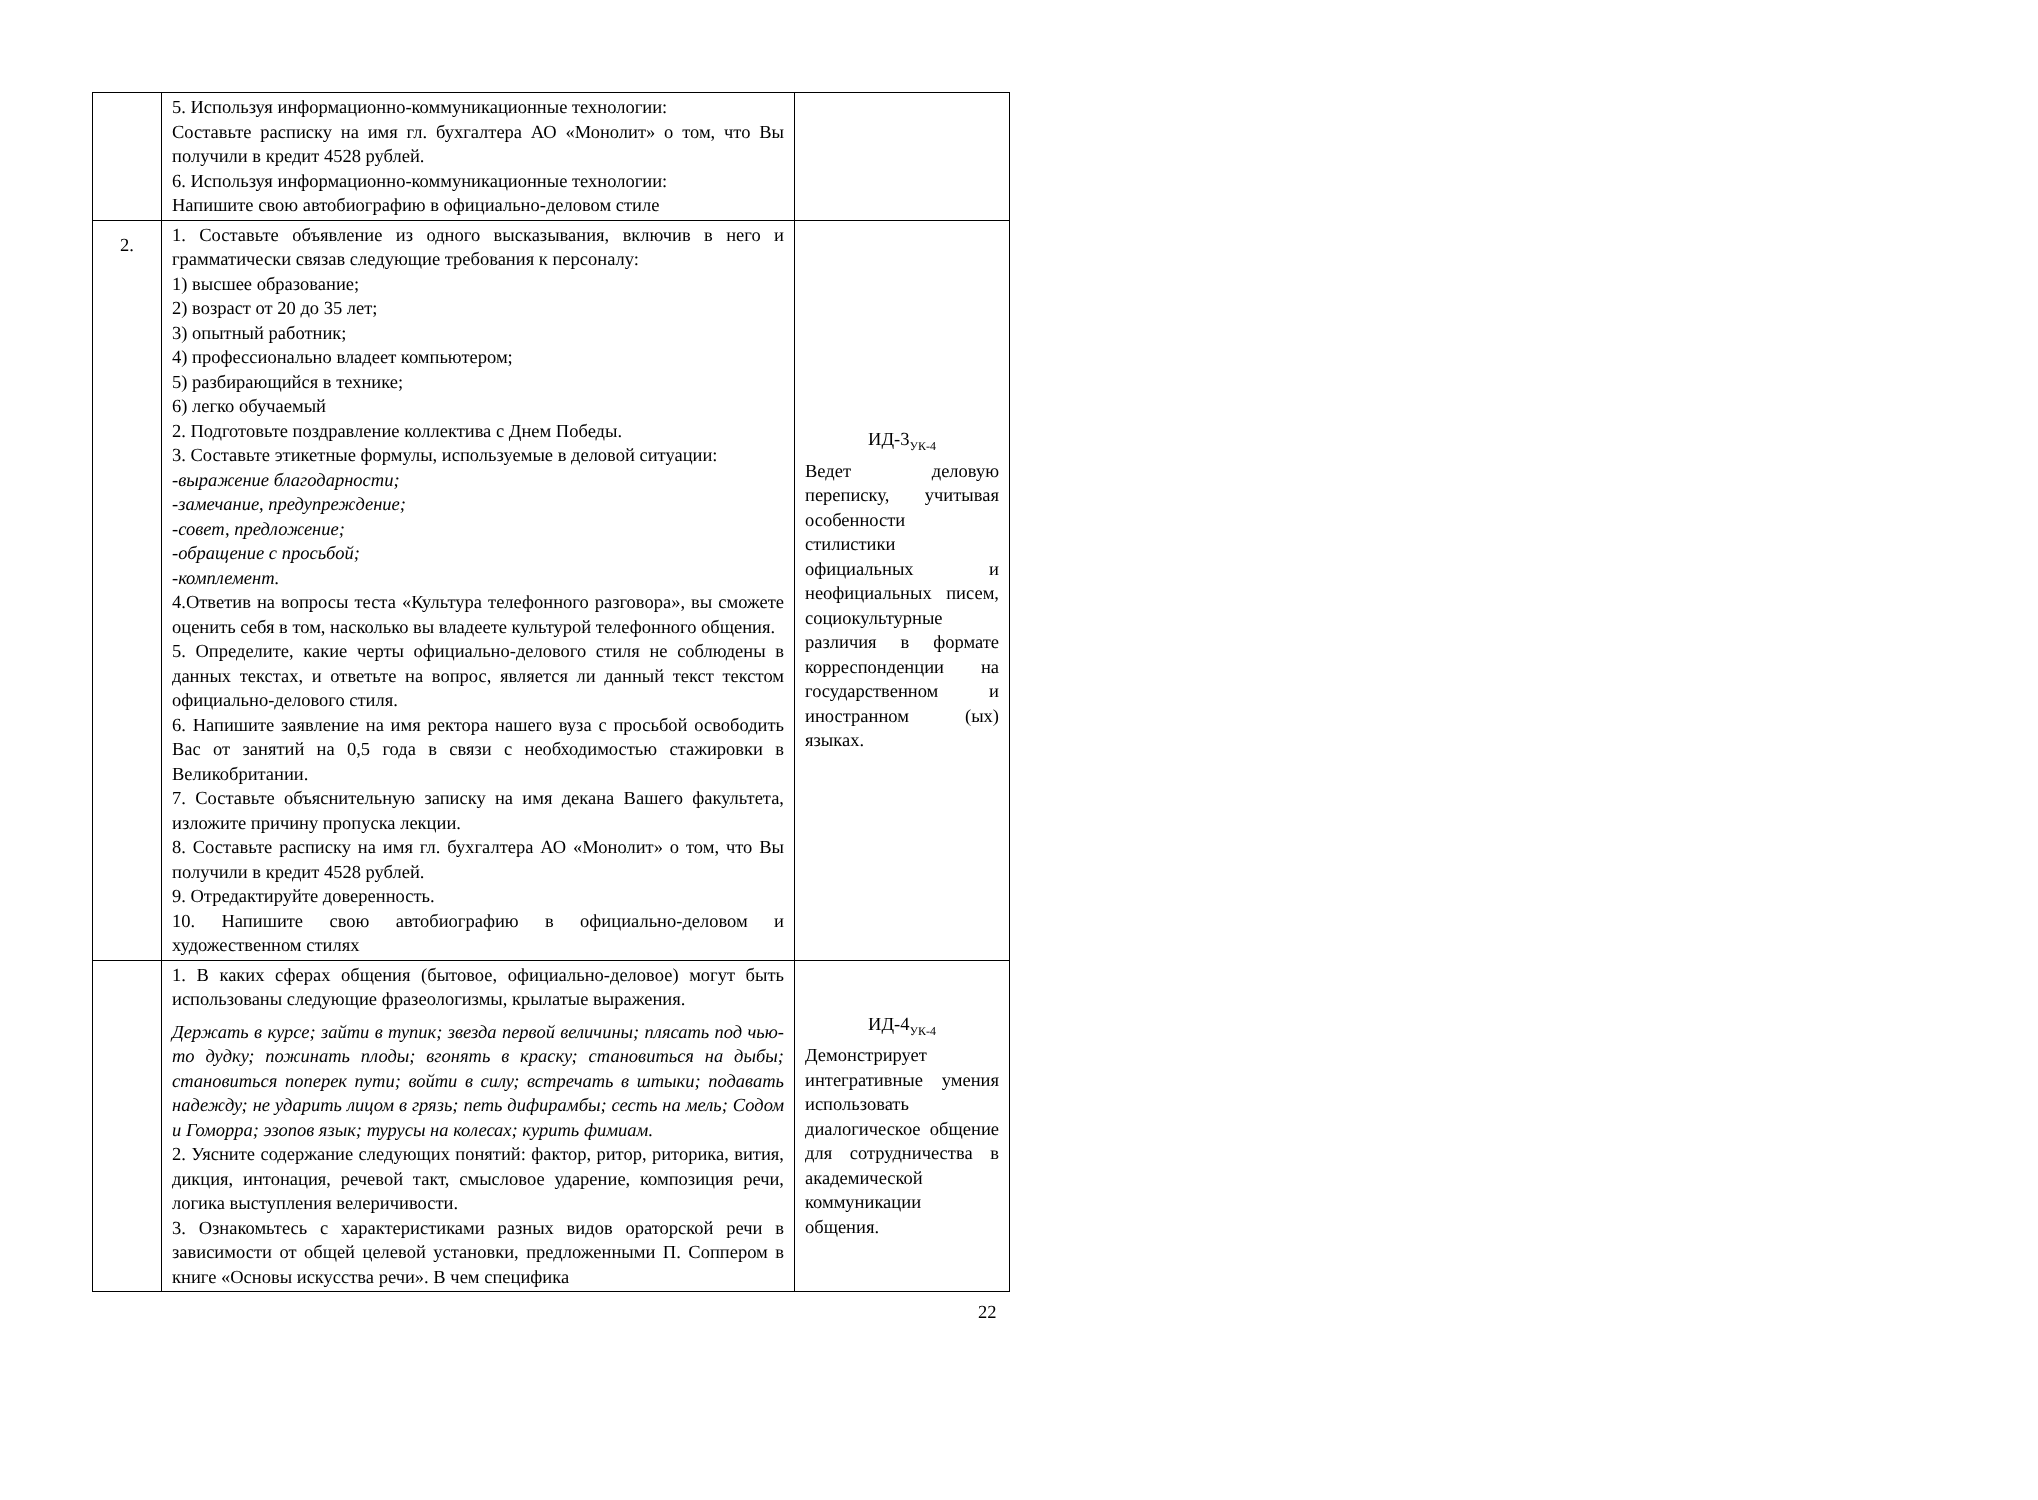| | 5. Используя информационно-коммуникационные технологии: Составьте расписку на имя гл. бухгалтера АО «Монолит» о том, что Вы получили в кредит 4528 рублей. 6. Используя информационно-коммуникационные технологии: Напишите свою автобиографию в официально-деловом стиле | |
| 2. | 1. Составьте объявление из одного высказывания, включив в него и грамматически связав следующие требования к персоналу: 1) высшее образование; 2) возраст от 20 до 35 лет; 3) опытный работник; 4) профессионально владеет компьютером; 5) разбирающийся в технике; 6) легко обучаемый 2. Подготовьте поздравление коллектива с Днем Победы. 3. Составьте этикетные формулы, используемые в деловой ситуации: -выражение благодарности; -замечание, предупреждение; -совет, предложение; -обращение с просьбой; -комплемент. 4.Ответив на вопросы теста «Культура телефонного разговора», вы сможете оценить себя в том, насколько вы владеете культурой телефонного общения. 5. Определите, какие черты официально-делового стиля не соблюдены в данных текстах, и ответьте на вопрос, является ли данный текст текстом официально-делового стиля. 6. Напишите заявление на имя ректора нашего вуза с просьбой освободить Вас от занятий на 0,5 года в связи с необходимостью стажировки в Великобритании. 7. Составьте объяснительную записку на имя декана Вашего факультета, изложите причину пропуска лекции. 8. Составьте расписку на имя гл. бухгалтера АО «Монолит» о том, что Вы получили в кредит 4528 рублей. 9. Отредактируйте доверенность. 10. Напишите свою автобиографию в официально-деловом и художественном стилях | ИД-3<sub>УК-4</sub> Ведет деловую переписку, учитывая особенности стилистики официальных и неофициальных писем, социокультурные различия в формате корреспонденции на государственном и иностранном (ых) языках. |
| | 1. В каких сферах общения (бытовое, официально-деловое) могут быть использованы следующие фразеологизмы, крылатые выражения. Держать в курсе; зайти в тупик; звезда первой величины; плясать под чью-то дудку; пожинать плоды; вгонять в краску; становиться на дыбы; становиться поперек пути; войти в силу; встречать в штыки; подавать надежду; не ударить лицом в грязь; петь дифирамбы; сесть на мель; Содом и Гоморра; эзопов язык; турусы на колесах; курить фимиам. 2. Уясните содержание следующих понятий: фактор, ритор, риторика, вития, дикция, интонация, речевой такт, смысловое ударение, композиция речи, логика выступления велеричивости. 3. Ознакомьтесь с характеристиками разных видов ораторской речи в зависимости от общей целевой установки, предложенными П. Соппером в книге «Основы искусства речи». В чем специфика | ИД-4<sub>УК-4</sub> Демонстрирует интегративные умения использовать диалогическое общение для сотрудничества в академической коммуникации общения. |
22